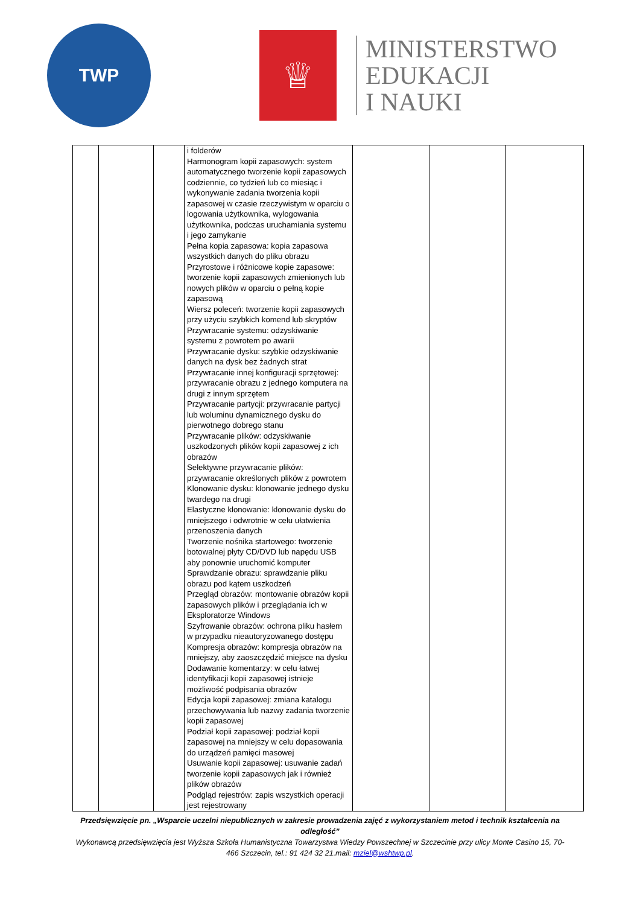TWP
♕
MINISTERSTWO
EDUKACJI
I NAUKI
| | | | i folderów Harmonogram kopii zapasowych: system automatycznego tworzenie kopii zapasowych codziennie, co tydzień lub co miesiąc i wykonywanie zadania tworzenia kopii zapasowej w czasie rzeczywistym w oparciu o logowania użytkownika, wylogowania użytkownika, podczas uruchamiania systemu i jego zamykanie Pełna kopia zapasowa: kopia zapasowa wszystkich danych do pliku obrazu Przyrostowe i różnicowe kopie zapasowe: tworzenie kopii zapasowych zmienionych lub nowych plików w oparciu o pełną kopie zapasową Wiersz poleceń: tworzenie kopii zapasowych przy użyciu szybkich komend lub skryptów Przywracanie systemu: odzyskiwanie systemu z powrotem po awarii Przywracanie dysku: szybkie odzyskiwanie danych na dysk bez żadnych strat Przywracanie innej konfiguracji sprzętowej: przywracanie obrazu z jednego komputera na drugi z innym sprzętem Przywracanie partycji: przywracanie partycji lub woluminu dynamicznego dysku do pierwotnego dobrego stanu Przywracanie plików: odzyskiwanie uszkodzonych plików kopii zapasowej z ich obrazów Selektywne przywracanie plików: przywracanie określonych plików z powrotem Klonowanie dysku: klonowanie jednego dysku twardego na drugi Elastyczne klonowanie: klonowanie dysku do mniejszego i odwrotnie w celu ułatwienia przenoszenia danych Tworzenie nośnika startowego: tworzenie botowalnej płyty CD/DVD lub napędu USB aby ponownie uruchomić komputer Sprawdzanie obrazu: sprawdzanie pliku obrazu pod kątem uszkodzeń Przegląd obrazów: montowanie obrazów kopii zapasowych plików i przeglądania ich w Eksploratorze Windows Szyfrowanie obrazów: ochrona pliku hasłem w przypadku nieautoryzowanego dostępu Kompresja obrazów: kompresja obrazów na mniejszy, aby zaoszczędzić miejsce na dysku Dodawanie komentarzy: w celu łatwej identyfikacji kopii zapasowej istnieje możliwość podpisania obrazów Edycja kopii zapasowej: zmiana katalogu przechowywania lub nazwy zadania tworzenie kopii zapasowej Podział kopii zapasowej: podział kopii zapasowej na mniejszy w celu dopasowania do urządzeń pamięci masowej Usuwanie kopii zapasowej: usuwanie zadań tworzenie kopii zapasowych jak i również plików obrazów Podgląd rejestrów: zapis wszystkich operacji jest rejestrowany | | | |
Przedsięwzięcie pn. „Wsparcie uczelni niepublicznych w zakresie prowadzenia zajęć z wykorzystaniem metod i technik kształcenia na odległość”
Wykonawcą przedsięwzięcia jest Wyższa Szkoła Humanistyczna Towarzystwa Wiedzy Powszechnej w Szczecinie przy ulicy Monte Casino 15, 70-466 Szczecin, tel.: 91 424 32 21.mail: mziel@wshtwp.pl.